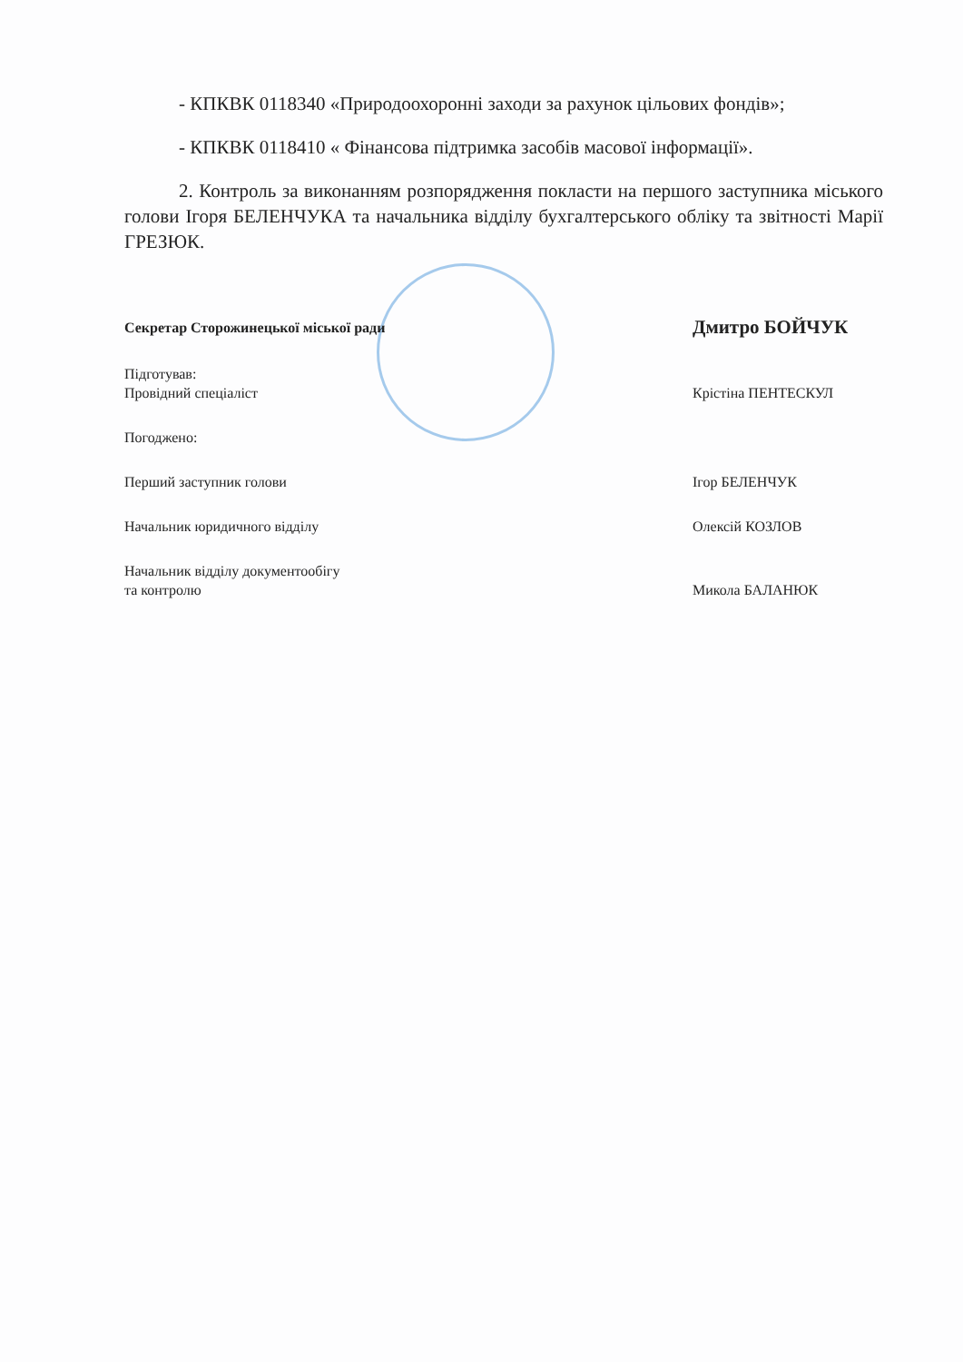- КПКВК 0118340 «Природоохоронні заходи за рахунок цільових фондів»;
- КПКВК 0118410 « Фінансова підтримка засобів масової інформації».
2. Контроль за виконанням розпорядження покласти на першого заступника міського голови Ігоря БЕЛЕНЧУКА та начальника відділу бухгалтерського обліку та звітності Марії ГРЕЗЮК.
Секретар Сторожинецької міської ради Дмитро БОЙЧУК
Підготував:
Провідний спеціаліст
Крістіна ПЕНТЕСКУЛ
Погоджено:
Перший заступник голови Ігор БЕЛЕНЧУК
Начальник юридичного відділу Олексій КОЗЛОВ
Начальник відділу документообігу
та контролю
Микола БАЛАНЮК